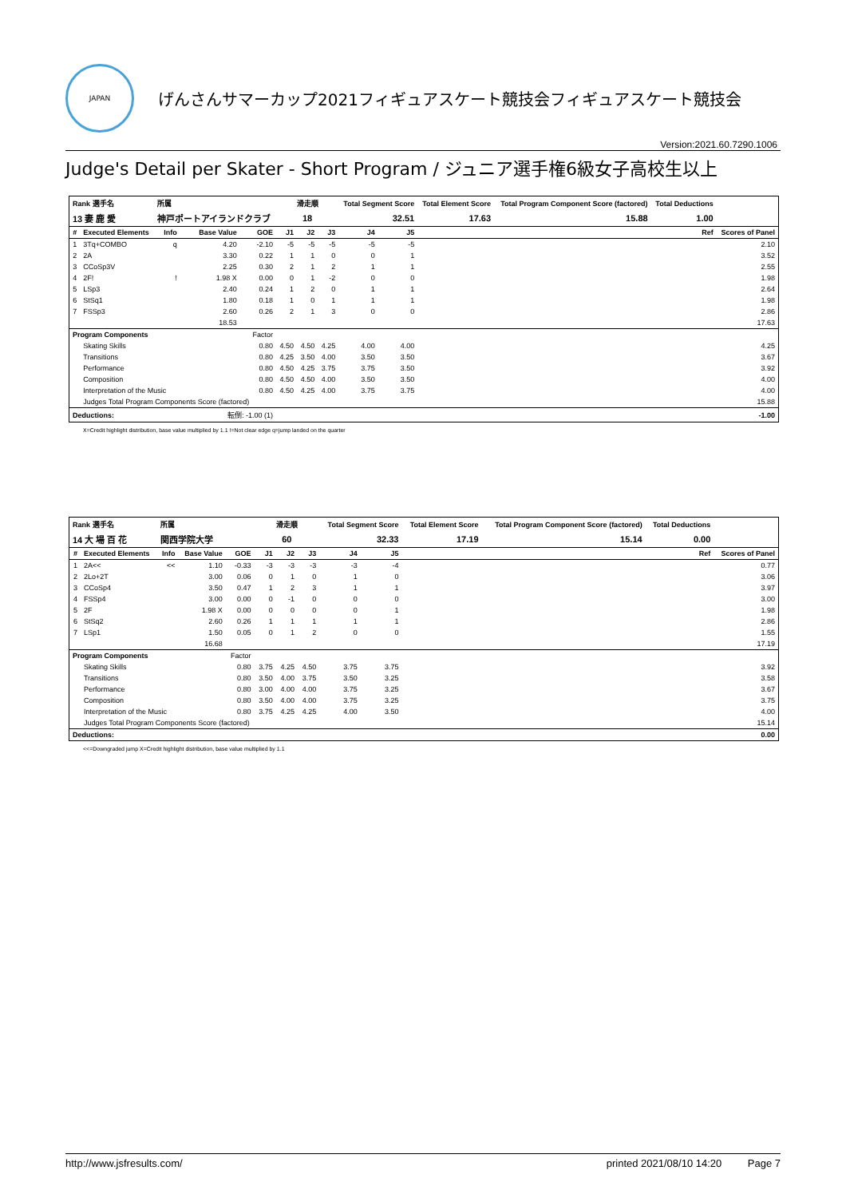JAPAN
げんさんサマーカップ2021フィギュアスケート競技会フィギュアスケート競技会
Version:2021.60.7290.1006
Judge's Detail per Skater - Short Program / ジュニア選手権6級女子高校生以上
| Rank 選手名 | | 所属 | | | 滑走順 | | | Total Segment Score | | Total Element Score | Total Program Component Score (factored) | Total Deductions | |
| --- | --- | --- | --- | --- | --- | --- | --- | --- | --- | --- | --- | --- | --- |
| 13 妻 鹿 愛 | | 神戸ポートアイランドクラブ | | | 18 | | | 32.51 | | 17.63 | 15.88 | 1.00 | |
| # | Executed Elements | Info | Base Value | GOE | J1 | J2 | J3 | J4 | J5 | Ref | | | Scores of Panel |
| 1 | 3Tq+COMBO | q | 4.20 | -2.10 | -5 | -5 | -5 | -5 | -5 | | | | 2.10 |
| 2 | 2A | | 3.30 | 0.22 | 1 | 1 | 0 | 0 | 1 | | | | 3.52 |
| 3 | CCoSp3V | | 2.25 | 0.30 | 2 | 1 | 2 | 1 | 1 | | | | 2.55 |
| 4 | 2F! | ! | 1.98 X | 0.00 | 0 | 1 | -2 | 0 | 0 | | | | 1.98 |
| 5 | LSp3 | | 2.40 | 0.24 | 1 | 2 | 0 | 1 | 1 | | | | 2.64 |
| 6 | StSq1 | | 1.80 | 0.18 | 1 | 0 | 1 | 1 | 1 | | | | 1.98 |
| 7 | FSSp3 | | 2.60 | 0.26 | 2 | 1 | 3 | 0 | 0 | | | | 2.86 |
| | | | 18.53 | | | | | | | | | | 17.63 |
| Program Components | | | | Factor | | | | | | | | | |
| | Skating Skills | | | 0.80 | 4.50 | 4.50 | 4.25 | 4.00 | 4.00 | | | | 4.25 |
| | Transitions | | | 0.80 | 4.25 | 3.50 | 4.00 | 3.50 | 3.50 | | | | 3.67 |
| | Performance | | | 0.80 | 4.50 | 4.25 | 3.75 | 3.75 | 3.50 | | | | 3.92 |
| | Composition | | | 0.80 | 4.50 | 4.50 | 4.00 | 3.50 | 3.50 | | | | 4.00 |
| | Interpretation of the Music | | | 0.80 | 4.50 | 4.25 | 4.00 | 3.75 | 3.75 | | | | 4.00 |
| | Judges Total Program Components Score (factored) | | | | | | | | | | | | 15.88 |
| Deductions: | | 転倒: -1.00 (1) | | | | | | | | | | | -1.00 |
X=Credit highlight distribution, base value multiplied by 1.1 !=Not clear edge q=jump landed on the quarter
| Rank 選手名 | | 所属 | | | 滑走順 | | | Total Segment Score | | Total Element Score | Total Program Component Score (factored) | Total Deductions | |
| --- | --- | --- | --- | --- | --- | --- | --- | --- | --- | --- | --- | --- | --- |
| 14 大 場 百 花 | | 関西学院大学 | | | 60 | | | 32.33 | | 17.19 | 15.14 | 0.00 | |
| # | Executed Elements | Info | Base Value | GOE | J1 | J2 | J3 | J4 | J5 | Ref | | | Scores of Panel |
| 1 | 2A<< | << | 1.10 | -0.33 | -3 | -3 | -3 | -3 | -4 | | | | 0.77 |
| 2 | 2Lo+2T | | 3.00 | 0.06 | 0 | 1 | 0 | 1 | 0 | | | | 3.06 |
| 3 | CCoSp4 | | 3.50 | 0.47 | 1 | 2 | 3 | 1 | 1 | | | | 3.97 |
| 4 | FSSp4 | | 3.00 | 0.00 | 0 | -1 | 0 | 0 | 0 | | | | 3.00 |
| 5 | 2F | | 1.98 X | 0.00 | 0 | 0 | 0 | 0 | 1 | | | | 1.98 |
| 6 | StSq2 | | 2.60 | 0.26 | 1 | 1 | 1 | 1 | 1 | | | | 2.86 |
| 7 | LSp1 | | 1.50 | 0.05 | 0 | 1 | 2 | 0 | 0 | | | | 1.55 |
| | | | 16.68 | | | | | | | | | | 17.19 |
| Program Components | | | | Factor | | | | | | | | | |
| | Skating Skills | | | 0.80 | 3.75 | 4.25 | 4.50 | 3.75 | 3.75 | | | | 3.92 |
| | Transitions | | | 0.80 | 3.50 | 4.00 | 3.75 | 3.50 | 3.25 | | | | 3.58 |
| | Performance | | | 0.80 | 3.00 | 4.00 | 4.00 | 3.75 | 3.25 | | | | 3.67 |
| | Composition | | | 0.80 | 3.50 | 4.00 | 4.00 | 3.75 | 3.25 | | | | 3.75 |
| | Interpretation of the Music | | | 0.80 | 3.75 | 4.25 | 4.25 | 4.00 | 3.50 | | | | 4.00 |
| | Judges Total Program Components Score (factored) | | | | | | | | | | | | 15.14 |
| Deductions: | | | | | | | | | | | | | 0.00 |
<<=Downgraded jump X=Credit highlight distribution, base value multiplied by 1.1
http://www.jsfresults.com/ printed 2021/08/10 14:20 Page 7